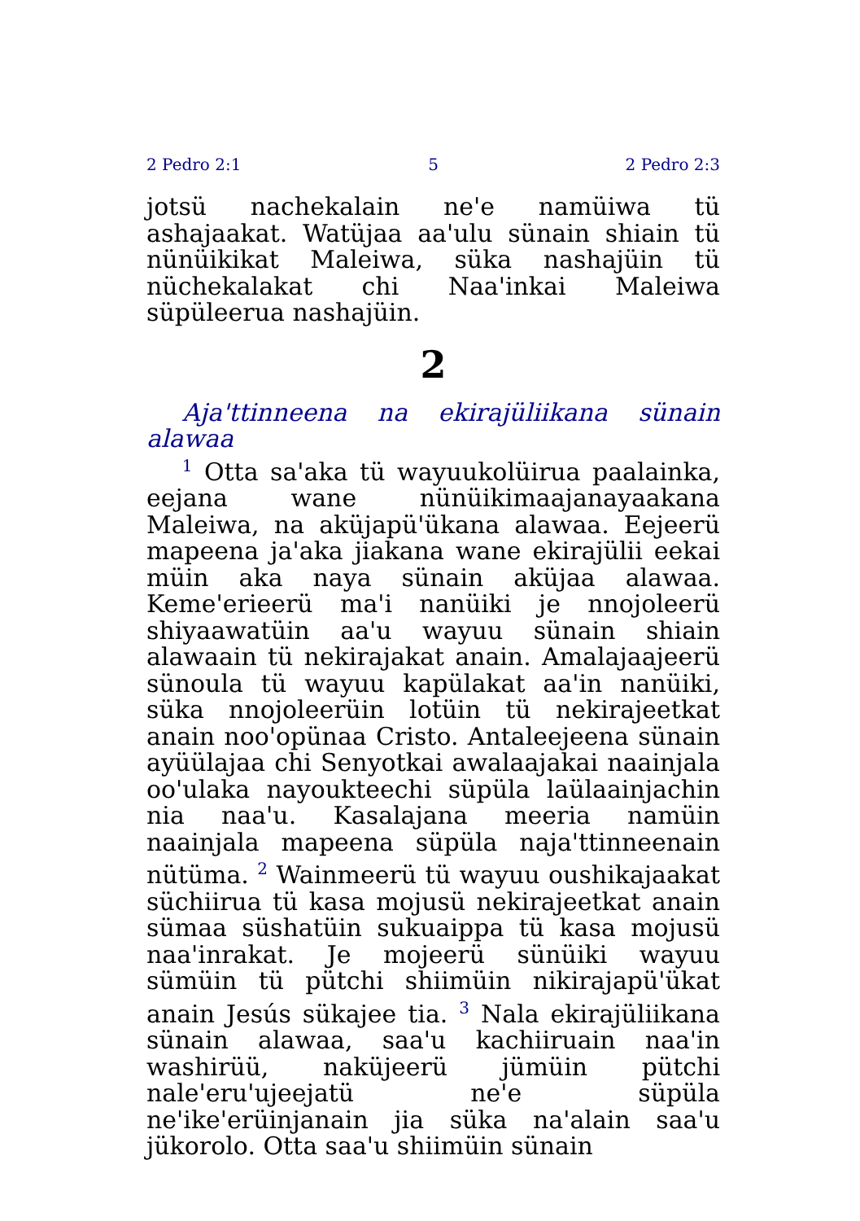2 Pedro 2:1 5 2 Pedro 2:3
jotsü nachekalain ne'e namüiwa tü ashajaakat. Watüjaa aa'ulu sünain shiain tü nünüikikat Maleiwa, süka nashajüin tü nüchekalakat chi Naa'inkai Maleiwa süpüleerua nashajüin.
2
Aja'ttinneena na ekirajüliikana sünain alawaa
<sup>1</sup> Otta sa'aka tü wayuukolüirua paalainka, eejana wane nünüikimaajanayaakana Maleiwa, na aküjapü'ükana alawaa. Eejeerü mapeena ja'aka jiakana wane ekirajülii eekai müin aka naya sünain aküjaa alawaa. Keme'erieerü ma'i nanüiki je nnojoleerü shiyaawatüin aa'u wayuu sünain shiain alawaain tü nekirajakat anain. Amalajaajeerü sünoula tü wayuu kapülakat aa'in nanüiki, süka nnojoleerüin lotüin tü nekirajeetkat anain noo'opünaa Cristo. Antaleejeena sünain ayüülajaa chi Senyotkai awalaajakai naainjala oo'ulaka nayoukteechi süpüla laülaainjachin nia naa'u. Kasalajana meeria namüin naainjala mapeena süpüla naja'ttinneenain nütüma. <sup>2</sup> Wainmeerü tü wayuu oushikajaakat süchiirua tü kasa mojusü nekirajeetkat anain sümaa süshatüin sukuaippa tü kasa mojusü naa'inrakat. Je mojeerü sünüiki wayuu sümüin tü pütchi shiimüin nikirajapü'ükat anain Jesús sükajee tia. <sup>3</sup> Nala ekirajüliikana sünain alawaa, saa'u kachiiruain naa'in washirüü, naküjeerü jümüin pütchi nale'eru'ujeejatü ne'e süpüla ne'ike'erüinjanain jia süka na'alain saa'u jükorolo. Otta saa'u shiimüin sünain